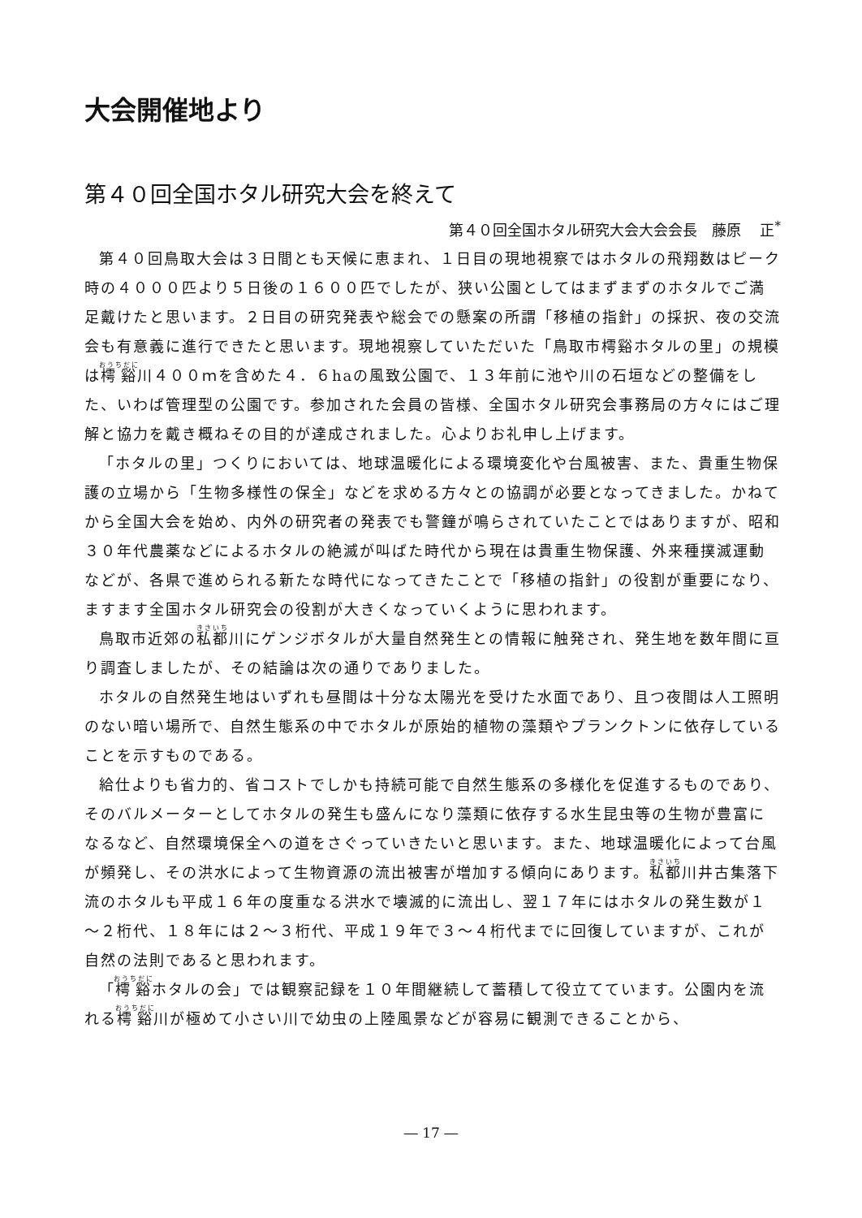大会開催地より
第４０回全国ホタル研究大会を終えて
第４０回全国ホタル研究大会大会会長　藤原　 正<sup>*</sup>
第４０回鳥取大会は３日間とも天候に恵まれ、１日目の現地視察ではホタルの飛翔数はピーク時の４０００匹より５日後の１６００匹でしたが、狭い公園としてはまずまずのホタルでご満足戴けたと思います。２日目の研究発表や総会での懸案の所謂「移植の指針」の採択、夜の交流会も有意義に進行できたと思います。現地視察していただいた「鳥取市樗谿ホタルの里」の規模は樗谿川４００ｍを含めた４．６haの風致公園で、１３年前に池や川の石垣などの整備をした、いわば管理型の公園です。参加された会員の皆様、全国ホタル研究会事務局の方々にはご理解と協力を戴き概ねその目的が達成されました。心よりお礼申し上げます。
「ホタルの里」つくりにおいては、地球温暖化による環境変化や台風被害、また、貴重生物保護の立場から「生物多様性の保全」などを求める方々との協調が必要となってきました。かねてから全国大会を始め、内外の研究者の発表でも警鐘が鳴らされていたことではありますが、昭和３０年代農薬などによるホタルの絶滅が叫ばた時代から現在は貴重生物保護、外来種撲滅運動などが、各県で進められる新たな時代になってきたことで「移植の指針」の役割が重要になり、ますます全国ホタル研究会の役割が大きくなっていくように思われます。
鳥取市近郊の私都川にゲンジボタルが大量自然発生との情報に触発され、発生地を数年間に亘り調査しましたが、その結論は次の通りでありました。
ホタルの自然発生地はいずれも昼間は十分な太陽光を受けた水面であり、且つ夜間は人工照明のない暗い場所で、自然生態系の中でホタルが原始的植物の藻類やプランクトンに依存していることを示すものである。
給仕よりも省力的、省コストでしかも持続可能で自然生態系の多様化を促進するものであり、そのバルメーターとしてホタルの発生も盛んになり藻類に依存する水生昆虫等の生物が豊富になるなど、自然環境保全への道をさぐっていきたいと思います。また、地球温暖化によって台風が頻発し、その洪水によって生物資源の流出被害が増加する傾向にあります。私都川井古集落下流のホタルも平成１６年の度重なる洪水で壊滅的に流出し、翌１７年にはホタルの発生数が１～２桁代、１８年には２～３桁代、平成１９年で３～４桁代までに回復していますが、これが自然の法則であると思われます。
「樗谿ホタルの会」では観察記録を１０年間継続して蓄積して役立てています。公園内を流れる樗谿川が極めて小さい川で幼虫の上陸風景などが容易に観測できることから、
― 17 ―